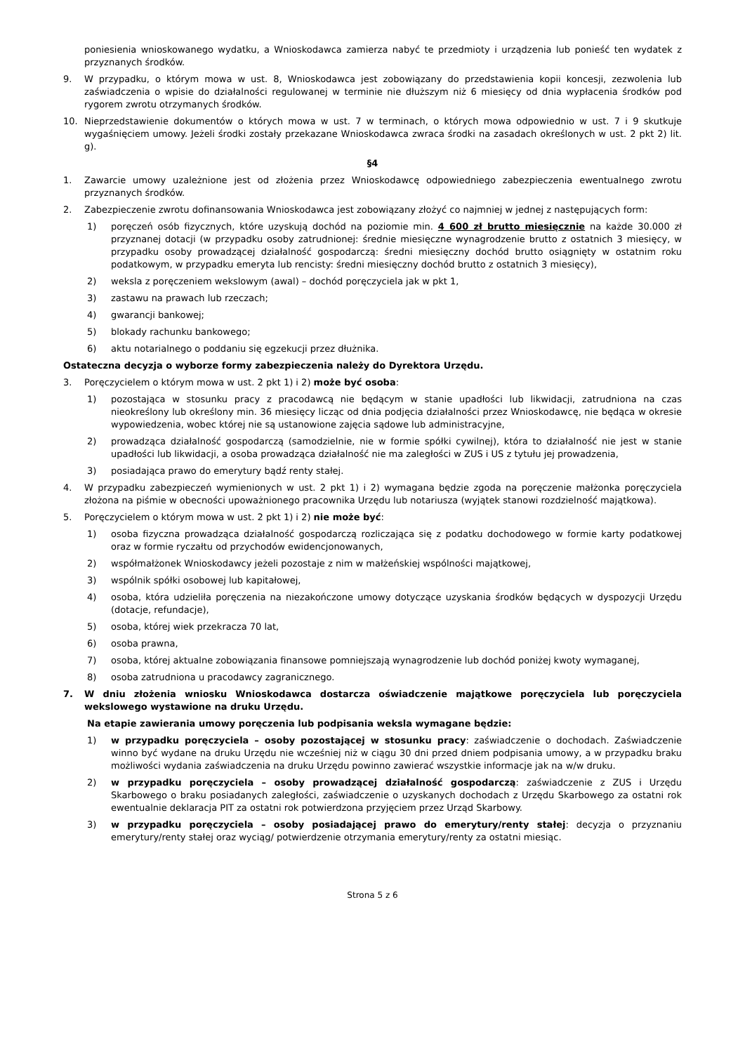poniesienia wnioskowanego wydatku, a Wnioskodawca zamierza nabyć te przedmioty i urządzenia lub ponieść ten wydatek z przyznanych środków.
9. W przypadku, o którym mowa w ust. 8, Wnioskodawca jest zobowiązany do przedstawienia kopii koncesji, zezwolenia lub zaświadczenia o wpisie do działalności regulowanej w terminie nie dłuższym niż 6 miesięcy od dnia wypłacenia środków pod rygorem zwrotu otrzymanych środków.
10. Nieprzedstawienie dokumentów o których mowa w ust. 7 w terminach, o których mowa odpowiednio w ust. 7 i 9 skutkuje wygaśnięciem umowy. Jeżeli środki zostały przekazane Wnioskodawca zwraca środki na zasadach określonych w ust. 2 pkt 2) lit. g).
§4
1. Zawarcie umowy uzależnione jest od złożenia przez Wnioskodawcę odpowiedniego zabezpieczenia ewentualnego zwrotu przyznanych środków.
2. Zabezpieczenie zwrotu dofinansowania Wnioskodawca jest zobowiązany złożyć co najmniej w jednej z następujących form:
1) poręczeń osób fizycznych, które uzyskują dochód na poziomie min. 4 600 zł brutto miesięcznie na każde 30.000 zł przyznanej dotacji (w przypadku osoby zatrudnionej: średnie miesięczne wynagrodzenie brutto z ostatnich 3 miesięcy, w przypadku osoby prowadzącej działalność gospodarczą: średni miesięczny dochód brutto osiągnięty w ostatnim roku podatkowym, w przypadku emeryta lub rencisty: średni miesięczny dochód brutto z ostatnich 3 miesięcy),
2) weksla z poręczeniem wekslowym (awal) – dochód poręczyciela jak w pkt 1,
3) zastawu na prawach lub rzeczach;
4) gwarancji bankowej;
5) blokady rachunku bankowego;
6) aktu notarialnego o poddaniu się egzekucji przez dłużnika.
Ostateczna decyzja o wyborze formy zabezpieczenia należy do Dyrektora Urzędu.
3. Poręczycielem o którym mowa w ust. 2 pkt 1) i 2) może być osoba:
1) pozostająca w stosunku pracy z pracodawcą nie będącym w stanie upadłości lub likwidacji, zatrudniona na czas nieokreślony lub określony min. 36 miesięcy licząc od dnia podjęcia działalności przez Wnioskodawcę, nie będąca w okresie wypowiedzenia, wobec której nie są ustanowione zajęcia sądowe lub administracyjne,
2) prowadząca działalność gospodarczą (samodzielnie, nie w formie spółki cywilnej), która to działalność nie jest w stanie upadłości lub likwidacji, a osoba prowadząca działalność nie ma zaległości w ZUS i US z tytułu jej prowadzenia,
3) posiadająca prawo do emerytury bądź renty stałej.
4. W przypadku zabezpieczeń wymienionych w ust. 2 pkt 1) i 2) wymagana będzie zgoda na poręczenie małżonka poręczyciela złożona na piśmie w obecności upoważnionego pracownika Urzędu lub notariusza (wyjątek stanowi rozdzielność majątkowa).
5. Poręczycielem o którym mowa w ust. 2 pkt 1) i 2) nie może być:
1) osoba fizyczna prowadząca działalność gospodarczą rozliczająca się z podatku dochodowego w formie karty podatkowej oraz w formie ryczałtu od przychodów ewidencjonowanych,
2) współmałżonek Wnioskodawcy jeżeli pozostaje z nim w małżeńskiej wspólności majątkowej,
3) wspólnik spółki osobowej lub kapitałowej,
4) osoba, która udzieliła poręczenia na niezakończone umowy dotyczące uzyskania środków będących w dyspozycji Urzędu (dotacje, refundacje),
5) osoba, której wiek przekracza 70 lat,
6) osoba prawna,
7) osoba, której aktualne zobowiązania finansowe pomniejszają wynagrodzenie lub dochód poniżej kwoty wymaganej,
8) osoba zatrudniona u pracodawcy zagranicznego.
7. W dniu złożenia wniosku Wnioskodawca dostarcza oświadczenie majątkowe poręczyciela lub poręczyciela wekslowego wystawione na druku Urzędu.
Na etapie zawierania umowy poręczenia lub podpisania weksla wymagane będzie:
1) w przypadku poręczyciela – osoby pozostającej w stosunku pracy: zaświadczenie o dochodach. Zaświadczenie winno być wydane na druku Urzędu nie wcześniej niż w ciągu 30 dni przed dniem podpisania umowy, a w przypadku braku możliwości wydania zaświadczenia na druku Urzędu powinno zawierać wszystkie informacje jak na w/w druku.
2) w przypadku poręczyciela – osoby prowadzącej działalność gospodarczą: zaświadczenie z ZUS i Urzędu Skarbowego o braku posiadanych zaległości, zaświadczenie o uzyskanych dochodach z Urzędu Skarbowego za ostatni rok ewentualnie deklaracja PIT za ostatni rok potwierdzona przyjęciem przez Urząd Skarbowy.
3) w przypadku poręczyciela – osoby posiadającej prawo do emerytury/renty stałej: decyzja o przyznaniu emerytury/renty stałej oraz wyciąg/ potwierdzenie otrzymania emerytury/renty za ostatni miesiąc.
Strona 5 z 6